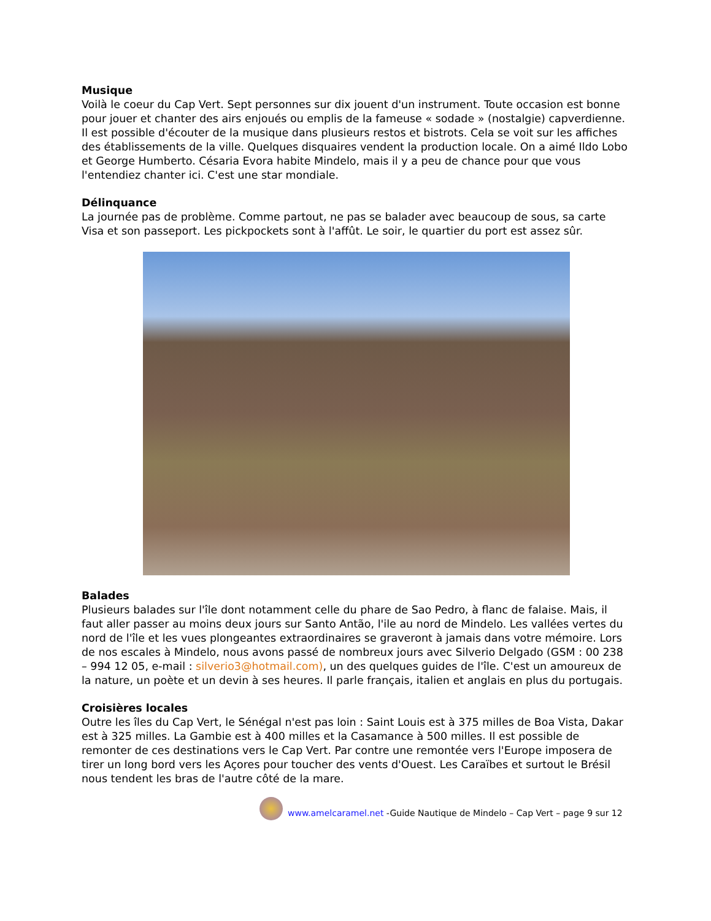Musique
Voilà le coeur du Cap Vert. Sept personnes sur dix jouent d'un instrument. Toute occasion est bonne pour jouer et chanter des airs enjoués ou emplis de la fameuse « sodade » (nostalgie) capverdienne. Il est possible d'écouter de la musique dans plusieurs restos et bistrots. Cela se voit sur les affiches des établissements de la ville. Quelques disquaires vendent la production locale. On a aimé Ildo Lobo et George Humberto. Césaria Evora habite Mindelo, mais il y a peu de chance pour que vous l'entendiez chanter ici. C'est une star mondiale.
Délinquance
La journée pas de problème. Comme partout, ne pas se balader avec beaucoup de sous, sa carte Visa et son passeport. Les pickpockets sont à l'affût. Le soir, le quartier du port est assez sûr.
Balades
Plusieurs balades sur l'île dont notamment celle du phare de Sao Pedro, à flanc de falaise. Mais, il faut aller passer au moins deux jours sur Santo Antão, l'ile au nord de Mindelo. Les vallées vertes du nord de l'île et les vues plongeantes extraordinaires se graveront à jamais dans votre mémoire. Lors de nos escales à Mindelo, nous avons passé de nombreux jours avec Silverio Delgado (GSM : 00 238 – 994 12 05, e-mail : silverio3@hotmail.com), un des quelques guides de l'île. C'est un amoureux de la nature, un poète et un devin à ses heures. Il parle français, italien et anglais en plus du portugais.
Croisières locales
Outre les îles du Cap Vert, le Sénégal n'est pas loin : Saint Louis est à 375 milles de Boa Vista, Dakar est à 325 milles. La Gambie est à 400 milles et la Casamance à 500 milles. Il est possible de remonter de ces destinations vers le Cap Vert. Par contre une remontée vers l'Europe imposera de tirer un long bord vers les Açores pour toucher des vents d'Ouest. Les Caraïbes et surtout le Brésil nous tendent les bras de l'autre côté de la mare.
www.amelcaramel.net -Guide Nautique de Mindelo – Cap Vert – page 9 sur 12